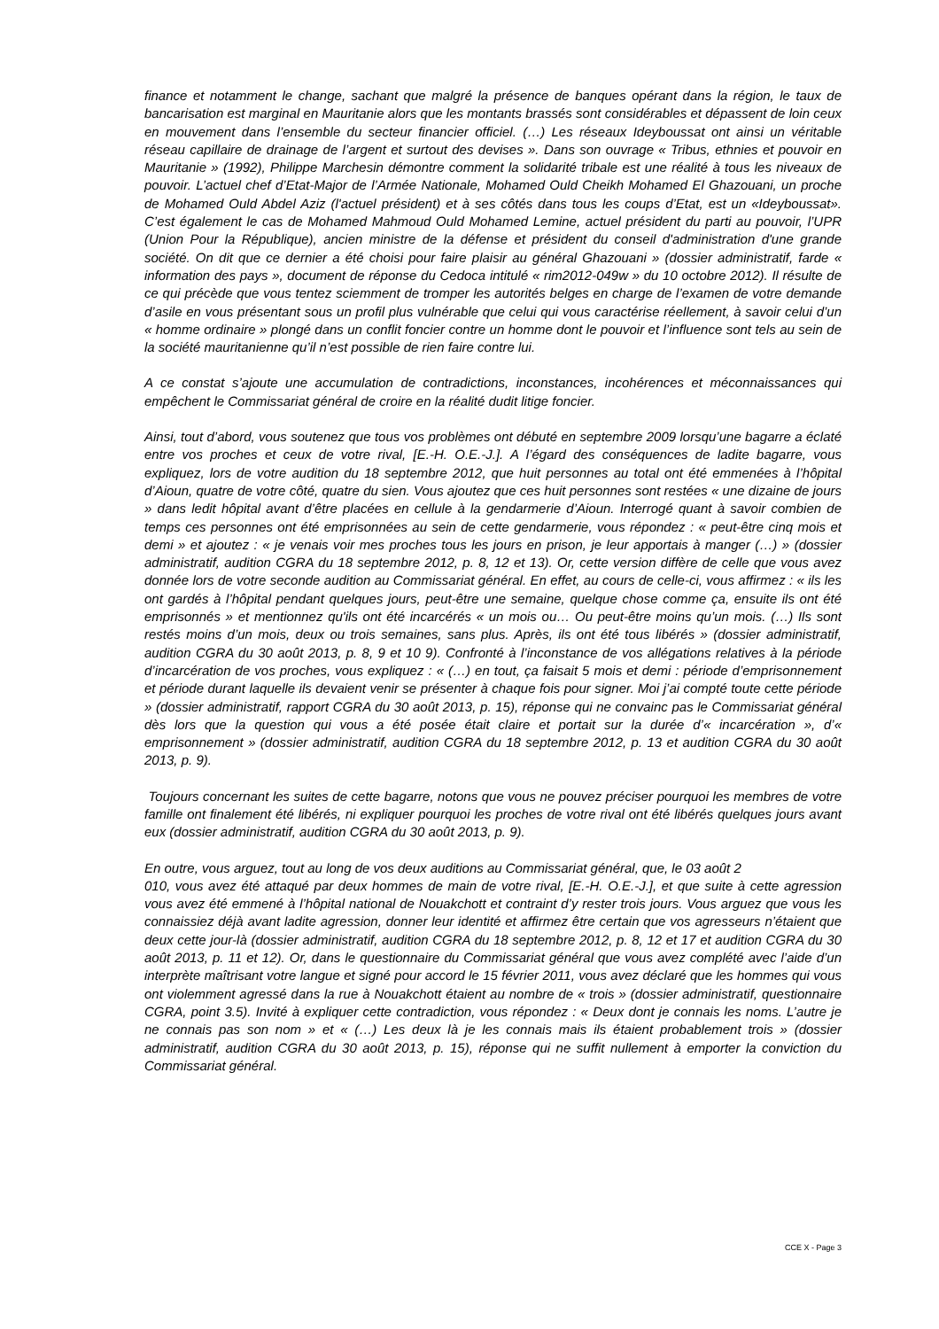finance et notamment le change, sachant que malgré la présence de banques opérant dans la région, le taux de bancarisation est marginal en Mauritanie alors que les montants brassés sont considérables et dépassent de loin ceux en mouvement dans l’ensemble du secteur financier officiel. (…) Les réseaux Ideyboussat ont ainsi un véritable réseau capillaire de drainage de l’argent et surtout des devises ». Dans son ouvrage « Tribus, ethnies et pouvoir en Mauritanie » (1992), Philippe Marchesin démontre comment la solidarité tribale est une réalité à tous les niveaux de pouvoir. L’actuel chef d’Etat-Major de l’Armée Nationale, Mohamed Ould Cheikh Mohamed El Ghazouani, un proche de Mohamed Ould Abdel Aziz (l'actuel président) et à ses côtés dans tous les coups d’Etat, est un «Ideyboussat». C’est également le cas de Mohamed Mahmoud Ould Mohamed Lemine, actuel président du parti au pouvoir, l’UPR (Union Pour la République), ancien ministre de la défense et président du conseil d'administration d'une grande société. On dit que ce dernier a été choisi pour faire plaisir au général Ghazouani » (dossier administratif, farde « information des pays », document de réponse du Cedoca intitulé « rim2012-049w » du 10 octobre 2012). Il résulte de ce qui précède que vous tentez sciemment de tromper les autorités belges en charge de l’examen de votre demande d’asile en vous présentant sous un profil plus vulnérable que celui qui vous caractérise réellement, à savoir celui d’un « homme ordinaire » plongé dans un conflit foncier contre un homme dont le pouvoir et l’influence sont tels au sein de la société mauritanienne qu’il n’est possible de rien faire contre lui.
A ce constat s’ajoute une accumulation de contradictions, inconstances, incohérences et méconnaissances qui empêchent le Commissariat général de croire en la réalité dudit litige foncier.
Ainsi, tout d’abord, vous soutenez que tous vos problèmes ont débuté en septembre 2009 lorsqu’une bagarre a éclaté entre vos proches et ceux de votre rival, [E.-H. O.E.-J.]. A l’égard des conséquences de ladite bagarre, vous expliquez, lors de votre audition du 18 septembre 2012, que huit personnes au total ont été emmenées à l’hôpital d’Aioun, quatre de votre côté, quatre du sien. Vous ajoutez que ces huit personnes sont restées « une dizaine de jours » dans ledit hôpital avant d’être placées en cellule à la gendarmerie d’Aioun. Interrogé quant à savoir combien de temps ces personnes ont été emprisonnées au sein de cette gendarmerie, vous répondez : « peut-être cinq mois et demi » et ajoutez : « je venais voir mes proches tous les jours en prison, je leur apportais à manger (…) » (dossier administratif, audition CGRA du 18 septembre 2012, p. 8, 12 et 13). Or, cette version diffère de celle que vous avez donnée lors de votre seconde audition au Commissariat général. En effet, au cours de celle-ci, vous affirmez : « ils les ont gardés à l’hôpital pendant quelques jours, peut-être une semaine, quelque chose comme ça, ensuite ils ont été emprisonnés » et mentionnez qu'ils ont été incarcérés « un mois ou… Ou peut-être moins qu’un mois. (…) Ils sont restés moins d’un mois, deux ou trois semaines, sans plus. Après, ils ont été tous libérés » (dossier administratif, audition CGRA du 30 août 2013, p. 8, 9 et 10 9). Confronté à l’inconstance de vos allégations relatives à la période d’incarcération de vos proches, vous expliquez : « (…) en tout, ça faisait 5 mois et demi : période d’emprisonnement et période durant laquelle ils devaient venir se présenter à chaque fois pour signer. Moi j’ai compté toute cette période » (dossier administratif, rapport CGRA du 30 août 2013, p. 15), réponse qui ne convainc pas le Commissariat général dès lors que la question qui vous a été posée était claire et portait sur la durée d’« incarcération », d’« emprisonnement » (dossier administratif, audition CGRA du 18 septembre 2012, p. 13 et audition CGRA du 30 août 2013, p. 9).
Toujours concernant les suites de cette bagarre, notons que vous ne pouvez préciser pourquoi les membres de votre famille ont finalement été libérés, ni expliquer pourquoi les proches de votre rival ont été libérés quelques jours avant eux (dossier administratif, audition CGRA du 30 août 2013, p. 9).
En outre, vous arguez, tout au long de vos deux auditions au Commissariat général, que, le 03 août 2
010, vous avez été attaqué par deux hommes de main de votre rival, [E.-H. O.E.-J.], et que suite à cette agression vous avez été emmené à l’hôpital national de Nouakchott et contraint d’y rester trois jours. Vous arguez que vous les connaissiez déjà avant ladite agression, donner leur identité et affirmez être certain que vos agresseurs n’étaient que deux cette jour-là (dossier administratif, audition CGRA du 18 septembre 2012, p. 8, 12 et 17 et audition CGRA du 30 août 2013, p. 11 et 12). Or, dans le questionnaire du Commissariat général que vous avez complété avec l’aide d’un interprète maîtrisant votre langue et signé pour accord le 15 février 2011, vous avez déclaré que les hommes qui vous ont violemment agressé dans la rue à Nouakchott étaient au nombre de « trois » (dossier administratif, questionnaire CGRA, point 3.5). Invité à expliquer cette contradiction, vous répondez : « Deux dont je connais les noms. L’autre je ne connais pas son nom » et « (…) Les deux là je les connais mais ils étaient probablement trois » (dossier administratif, audition CGRA du 30 août 2013, p. 15), réponse qui ne suffit nullement à emporter la conviction du Commissariat général.
CCE X - Page 3